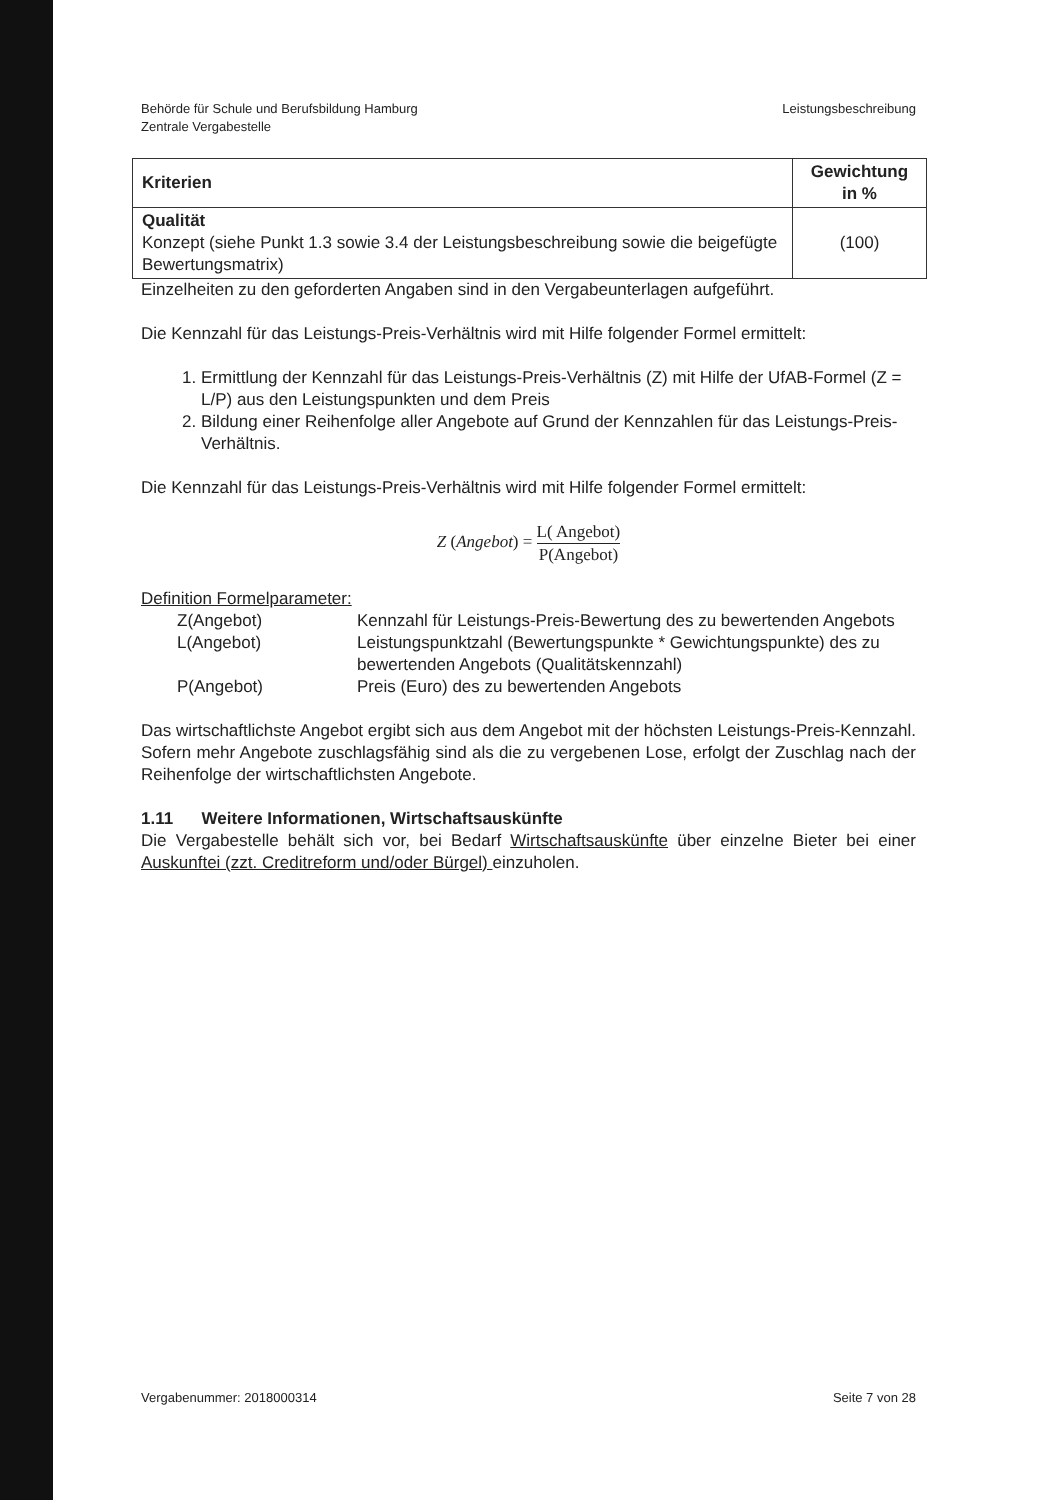Behörde für Schule und Berufsbildung Hamburg
Zentrale Vergabestelle
Leistungsbeschreibung
| Kriterien | Gewichtung in % |
| --- | --- |
| Qualität Konzept (siehe Punkt 1.3 sowie 3.4 der Leistungsbeschreibung sowie die beigefügte Bewertungsmatrix) | (100) |
Einzelheiten zu den geforderten Angaben sind in den Vergabeunterlagen aufgeführt.
Die Kennzahl für das Leistungs-Preis-Verhältnis wird mit Hilfe folgender Formel ermittelt:
1. Ermittlung der Kennzahl für das Leistungs-Preis-Verhältnis (Z) mit Hilfe der UfAB-Formel (Z = L/P) aus den Leistungspunkten und dem Preis
2. Bildung einer Reihenfolge aller Angebote auf Grund der Kennzahlen für das Leistungs-Preis-Verhältnis.
Die Kennzahl für das Leistungs-Preis-Verhältnis wird mit Hilfe folgender Formel ermittelt:
Z (Angebot) = L( Angebot) P(Angebot)
Definition Formelparameter:
Z(Angebot)
Kennzahl für Leistungs-Preis-Bewertung des zu bewertenden Angebots
L(Angebot)
Leistungspunktzahl (Bewertungspunkte * Gewichtungspunkte) des zu bewertenden Angebots (Qualitätskennzahl)
P(Angebot)
Preis (Euro) des zu bewertenden Angebots
Das wirtschaftlichste Angebot ergibt sich aus dem Angebot mit der höchsten Leistungs-Preis-Kennzahl. Sofern mehr Angebote zuschlagsfähig sind als die zu vergebenen Lose, erfolgt der Zuschlag nach der Reihenfolge der wirtschaftlichsten Angebote.
1.11 Weitere Informationen, Wirtschaftsauskünfte
Die Vergabestelle behält sich vor, bei Bedarf Wirtschaftsauskünfte über einzelne Bieter bei einer Auskunftei (zzt. Creditreform und/oder Bürgel) einzuholen.
Vergabenummer: 2018000314 Seite 7 von 28